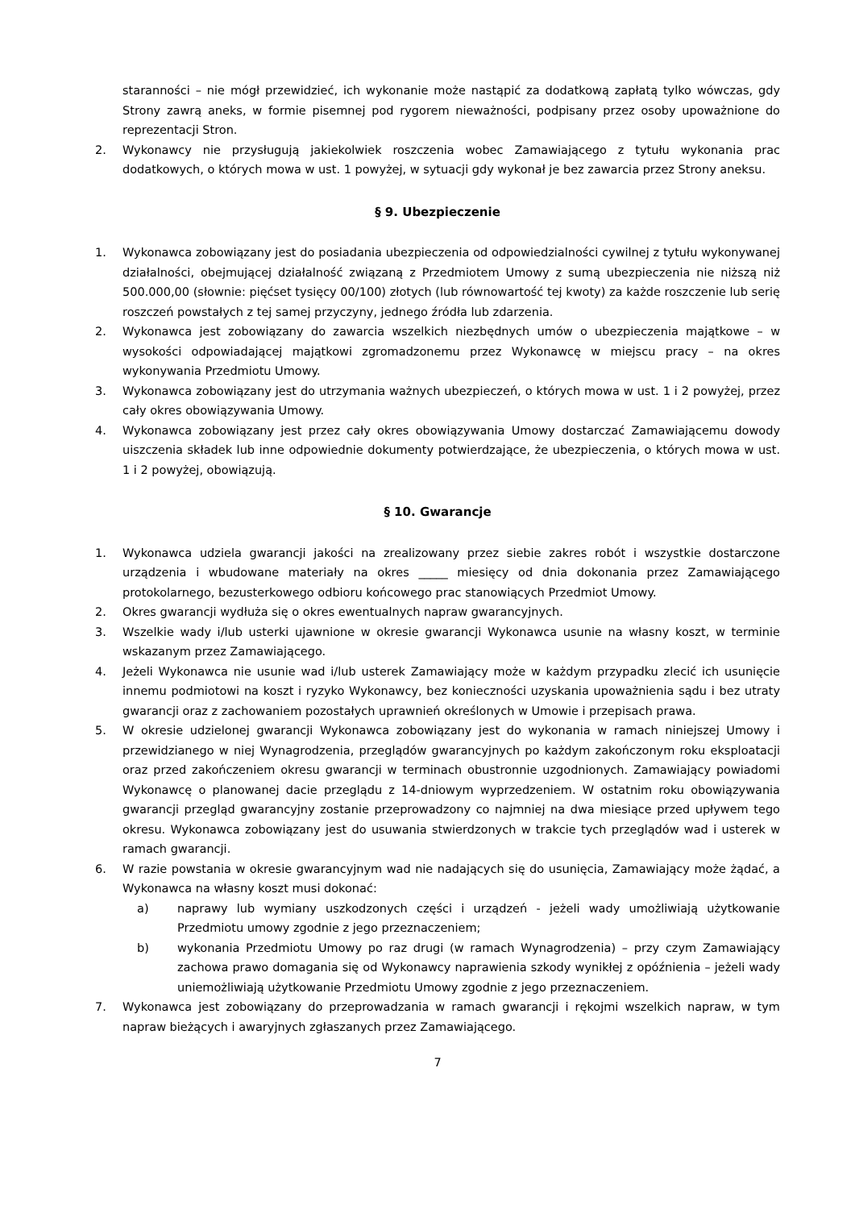staranności – nie mógł przewidzieć, ich wykonanie może nastąpić za dodatkową zapłatą tylko wówczas, gdy Strony zawrą aneks, w formie pisemnej pod rygorem nieważności, podpisany przez osoby upoważnione do reprezentacji Stron.
2. Wykonawcy nie przysługują jakiekolwiek roszczenia wobec Zamawiającego z tytułu wykonania prac dodatkowych, o których mowa w ust. 1 powyżej, w sytuacji gdy wykonał je bez zawarcia przez Strony aneksu.
§ 9. Ubezpieczenie
1. Wykonawca zobowiązany jest do posiadania ubezpieczenia od odpowiedzialności cywilnej z tytułu wykonywanej działalności, obejmującej działalność związaną z Przedmiotem Umowy z sumą ubezpieczenia nie niższą niż 500.000,00 (słownie: pięćset tysięcy 00/100) złotych (lub równowartość tej kwoty) za każde roszczenie lub serię roszczeń powstałych z tej samej przyczyny, jednego źródła lub zdarzenia.
2. Wykonawca jest zobowiązany do zawarcia wszelkich niezbędnych umów o ubezpieczenia majątkowe – w wysokości odpowiadającej majątkowi zgromadzonemu przez Wykonawcę w miejscu pracy – na okres wykonywania Przedmiotu Umowy.
3. Wykonawca zobowiązany jest do utrzymania ważnych ubezpieczeń, o których mowa w ust. 1 i 2 powyżej, przez cały okres obowiązywania Umowy.
4. Wykonawca zobowiązany jest przez cały okres obowiązywania Umowy dostarczać Zamawiającemu dowody uiszczenia składek lub inne odpowiednie dokumenty potwierdzające, że ubezpieczenia, o których mowa w ust. 1 i 2 powyżej, obowiązują.
§ 10. Gwarancje
1. Wykonawca udziela gwarancji jakości na zrealizowany przez siebie zakres robót i wszystkie dostarczone urządzenia i wbudowane materiały na okres _____ miesięcy od dnia dokonania przez Zamawiającego protokolarnego, bezusterkowego odbioru końcowego prac stanowiących Przedmiot Umowy.
2. Okres gwarancji wydłuża się o okres ewentualnych napraw gwarancyjnych.
3. Wszelkie wady i/lub usterki ujawnione w okresie gwarancji Wykonawca usunie na własny koszt, w terminie wskazanym przez Zamawiającego.
4. Jeżeli Wykonawca nie usunie wad i/lub usterek Zamawiający może w każdym przypadku zlecić ich usunięcie innemu podmiotowi na koszt i ryzyko Wykonawcy, bez konieczności uzyskania upoważnienia sądu i bez utraty gwarancji oraz z zachowaniem pozostałych uprawnień określonych w Umowie i przepisach prawa.
5. W okresie udzielonej gwarancji Wykonawca zobowiązany jest do wykonania w ramach niniejszej Umowy i przewidzianego w niej Wynagrodzenia, przeglądów gwarancyjnych po każdym zakończonym roku eksploatacji oraz przed zakończeniem okresu gwarancji w terminach obustronnie uzgodnionych. Zamawiający powiadomi Wykonawcę o planowanej dacie przeglądu z 14-dniowym wyprzedzeniem. W ostatnim roku obowiązywania gwarancji przegląd gwarancyjny zostanie przeprowadzony co najmniej na dwa miesiące przed upływem tego okresu. Wykonawca zobowiązany jest do usuwania stwierdzonych w trakcie tych przeglądów wad i usterek w ramach gwarancji.
6. W razie powstania w okresie gwarancyjnym wad nie nadających się do usunięcia, Zamawiający może żądać, a Wykonawca na własny koszt musi dokonać:
a) naprawy lub wymiany uszkodzonych części i urządzeń - jeżeli wady umożliwiają użytkowanie Przedmiotu umowy zgodnie z jego przeznaczeniem;
b) wykonania Przedmiotu Umowy po raz drugi (w ramach Wynagrodzenia) – przy czym Zamawiający zachowa prawo domagania się od Wykonawcy naprawienia szkody wynikłej z opóźnienia – jeżeli wady uniemożliwiają użytkowanie Przedmiotu Umowy zgodnie z jego przeznaczeniem.
7. Wykonawca jest zobowiązany do przeprowadzania w ramach gwarancji i rękojmi wszelkich napraw, w tym napraw bieżących i awaryjnych zgłaszanych przez Zamawiającego.
7